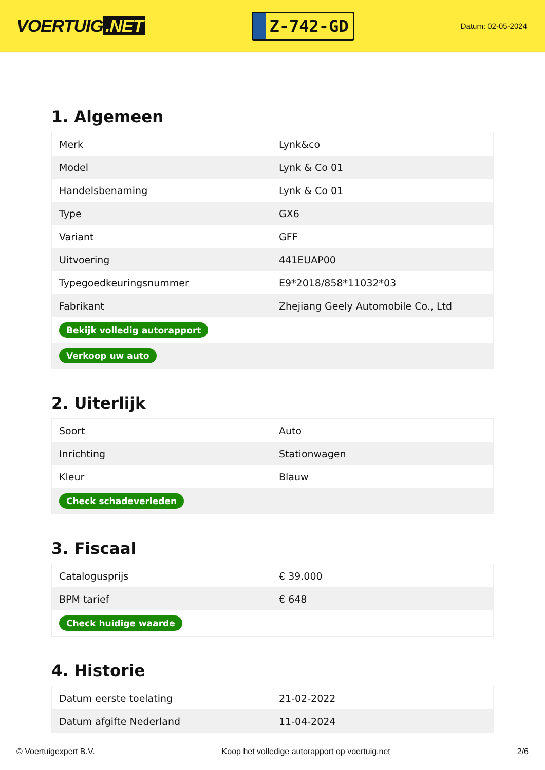VOERTUIG.NET
Z-742-GD
Datum: 02-05-2024
1. Algemeen
| Merk | Lynk&co |
| Model | Lynk & Co 01 |
| Handelsbenaming | Lynk & Co 01 |
| Type | GX6 |
| Variant | GFF |
| Uitvoering | 441EUAP00 |
| Typegoedkeuringsnummer | E9*2018/858*11032*03 |
| Fabrikant | Zhejiang Geely Automobile Co., Ltd |
| Bekijk volledig autorapport | |
| Verkoop uw auto | |
2. Uiterlijk
| Soort | Auto |
| Inrichting | Stationwagen |
| Kleur | Blauw |
| Check schadeverleden | |
3. Fiscaal
| Catalogusprijs | € 39.000 |
| BPM tarief | € 648 |
| Check huidige waarde | |
4. Historie
| Datum eerste toelating | 21-02-2022 |
| Datum afgifte Nederland | 11-04-2024 |
© Voertuigexpert B.V. Koop het volledige autorapport op voertuig.net 2/6